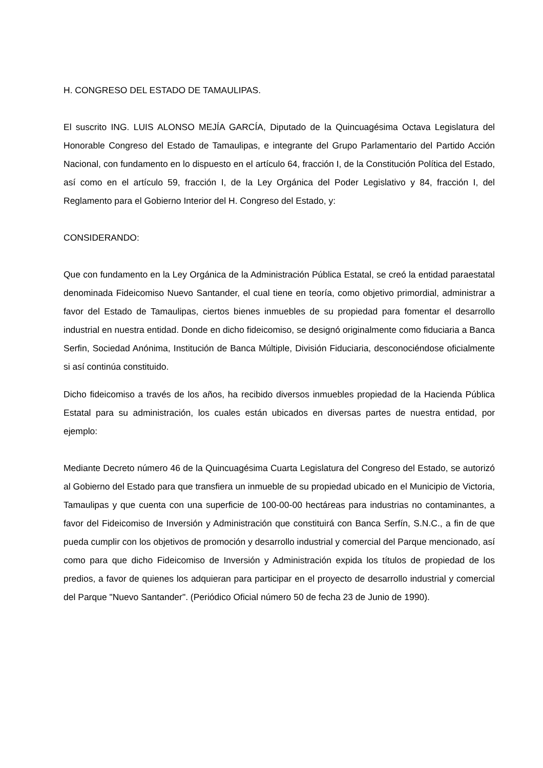H. CONGRESO DEL ESTADO DE TAMAULIPAS.
El suscrito ING. LUIS ALONSO MEJÍA GARCÍA, Diputado de la Quincuagésima Octava Legislatura del Honorable Congreso del Estado de Tamaulipas, e integrante del Grupo Parlamentario del Partido Acción Nacional, con fundamento en lo dispuesto en el artículo 64, fracción I, de la Constitución Política del Estado, así como en el artículo 59, fracción I, de la Ley Orgánica del Poder Legislativo y 84, fracción I, del Reglamento para el Gobierno Interior del H. Congreso del Estado, y:
CONSIDERANDO:
Que con fundamento en la Ley Orgánica de la Administración Pública Estatal, se creó la entidad paraestatal denominada Fideicomiso Nuevo Santander, el cual tiene en teoría, como objetivo primordial, administrar a favor del Estado de Tamaulipas, ciertos bienes inmuebles de su propiedad para fomentar el desarrollo industrial en nuestra entidad. Donde en dicho fideicomiso, se designó originalmente como fiduciaria a Banca Serfin, Sociedad Anónima, Institución de Banca Múltiple, División Fiduciaria, desconociéndose oficialmente si así continúa constituido.
Dicho fideicomiso a través de los años, ha recibido diversos inmuebles propiedad de la Hacienda Pública Estatal para su administración, los cuales están ubicados en diversas partes de nuestra entidad, por ejemplo:
Mediante Decreto número 46 de la Quincuagésima Cuarta Legislatura del Congreso del Estado, se autorizó al Gobierno del Estado para que transfiera un inmueble de su propiedad ubicado en el Municipio de Victoria, Tamaulipas y que cuenta con una superficie de 100-00-00 hectáreas para industrias no contaminantes, a favor del Fideicomiso de Inversión y Administración que constituirá con Banca Serfín, S.N.C., a fin de que pueda cumplir con los objetivos de promoción y desarrollo industrial y comercial del Parque mencionado, así como para que dicho Fideicomiso de Inversión y Administración expida los títulos de propiedad de los predios, a favor de quienes los adquieran para participar en el proyecto de desarrollo industrial y comercial del Parque "Nuevo Santander". (Periódico Oficial número 50 de fecha 23 de Junio de 1990).